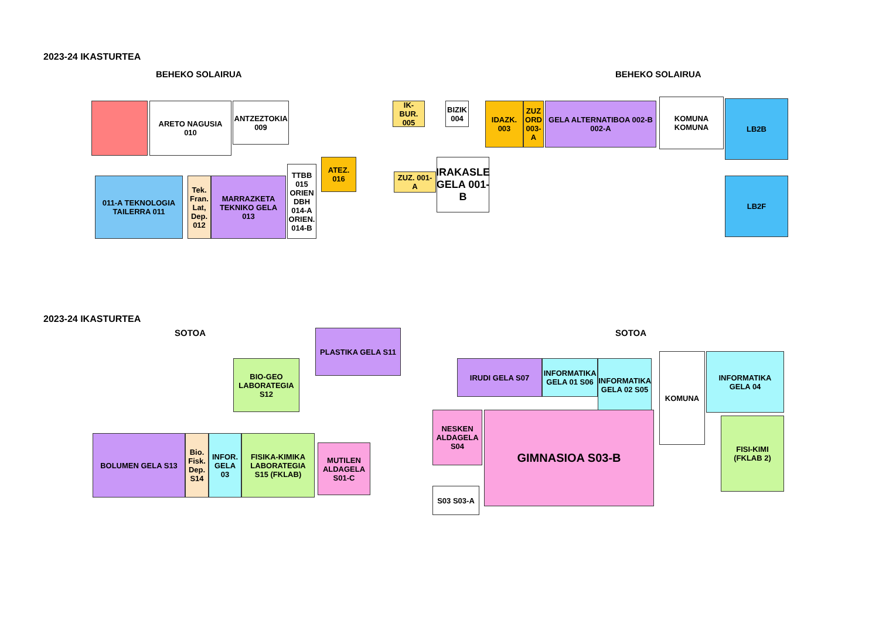2023-24 IKASTURTEA
BEHEKO SOLAIRUA BEHEKO SOLAIRUA
ARETO NAGUSIA 010
ANTZEZTOKIA 009
IK-BUR. 005
BIZIK 004
IDAZK. 003
ZUZ ORD 003-A
GELA ALTERNATIBOA 002-B 002-A
KOMUNA KOMUNA LB2B
LB2F
011-A TEKNOLOGIA TAILERRA 011
Tek. Fran. Lat, Dep. 012
MARRAZKETA TEKNIKO GELA 013
TTBB 015 ORIEN DBH 014-A ORIEN. 014-B
ATEZ. 016
ZUZ. 001-A
IRAKASLE GELA 001-B
2023-24 IKASTURTEA
SOTOA SOTOA
PLASTIKA GELA S11
BIO-GEO LABORATEGIA S12
IRUDI GELA S07
INFORMATIKA GELA 01 S06
INFORMATIKA GELA 02 S05
KOMUNA
INFORMATIKA GELA 04
FISI-KIMI (FKLAB 2)
BOLUMEN GELA S13
Bio. Fisk. Dep. S14
INFOR. GELA 03
FISIKA-KIMIKA LABORATEGIA S15 (FKLAB)
MUTILEN ALDAGELA S01-C
NESKEN ALDAGELA S04
GIMNASIOA S03-B
S03 S03-A